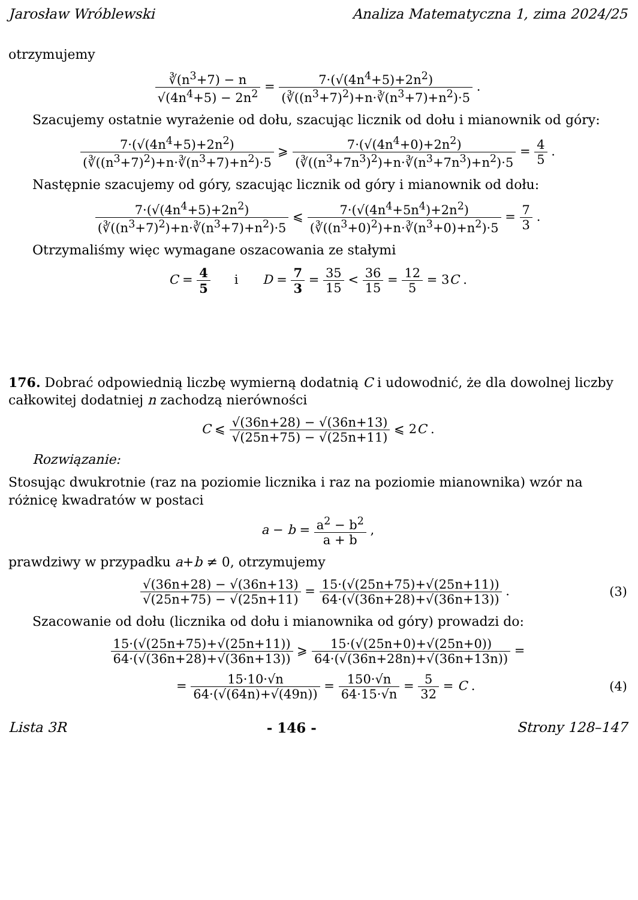Jarosław Wróblewski Analiza Matematyczna 1, zima 2024/25
otrzymujemy
∛(n<sup>3</sup>+7) − n √(4n<sup>4</sup>+5) − 2n<sup>2</sup> = 7·(√(4n<sup>4</sup>+5)+2n<sup>2</sup>) (∛((n<sup>3</sup>+7)<sup>2</sup>)+n·∛(n<sup>3</sup>+7)+n<sup>2</sup>)·5 .
Szacujemy ostatnie wyrażenie od dołu, szacując licznik od dołu i mianownik od góry:
7·(√(4n<sup>4</sup>+5)+2n<sup>2</sup>) (∛((n<sup>3</sup>+7)<sup>2</sup>)+n·∛(n<sup>3</sup>+7)+n<sup>2</sup>)·5 ⩾ 7·(√(4n<sup>4</sup>+0)+2n<sup>2</sup>) (∛((n<sup>3</sup>+7n<sup>3</sup>)<sup>2</sup>)+n·∛(n<sup>3</sup>+7n<sup>3</sup>)+n<sup>2</sup>)·5 = 4 5 .
Następnie szacujemy od góry, szacując licznik od góry i mianownik od dołu:
7·(√(4n<sup>4</sup>+5)+2n<sup>2</sup>) (∛((n<sup>3</sup>+7)<sup>2</sup>)+n·∛(n<sup>3</sup>+7)+n<sup>2</sup>)·5 ⩽ 7·(√(4n<sup>4</sup>+5n<sup>4</sup>)+2n<sup>2</sup>) (∛((n<sup>3</sup>+0)<sup>2</sup>)+n·∛(n<sup>3</sup>+0)+n<sup>2</sup>)·5 = 7 3 .
Otrzymaliśmy więc wymagane oszacowania ze stałymi
C = 4 5 i D = 7 3 = 35 15 < 36 15 = 12 5 = 3C .
176. Dobrać odpowiednią liczbę wymierną dodatnią C i udowodnić, że dla dowolnej liczby całkowitej dodatniej n zachodzą nierówności
C ⩽ √(36n+28) − √(36n+13) √(25n+75) − √(25n+11) ⩽ 2C .
Rozwiązanie:
Stosując dwukrotnie (raz na poziomie licznika i raz na poziomie mianownika) wzór na różnicę kwadratów w postaci
a − b = a<sup>2</sup> − b<sup>2</sup> a + b ,
prawdziwy w przypadku a+b ≠ 0, otrzymujemy
√(36n+28) − √(36n+13) √(25n+75) − √(25n+11) = 15·(√(25n+75)+√(25n+11)) 64·(√(36n+28)+√(36n+13)) . (3)
Szacowanie od dołu (licznika od dołu i mianownika od góry) prowadzi do:
15·(√(25n+75)+√(25n+11)) 64·(√(36n+28)+√(36n+13)) ⩾ 15·(√(25n+0)+√(25n+0)) 64·(√(36n+28n)+√(36n+13n)) =
= 15·10·√n 64·(√(64n)+√(49n)) = 150·√n 64·15·√n = 5 32 = C . (4)
Lista 3R - 146 - Strony 128–147